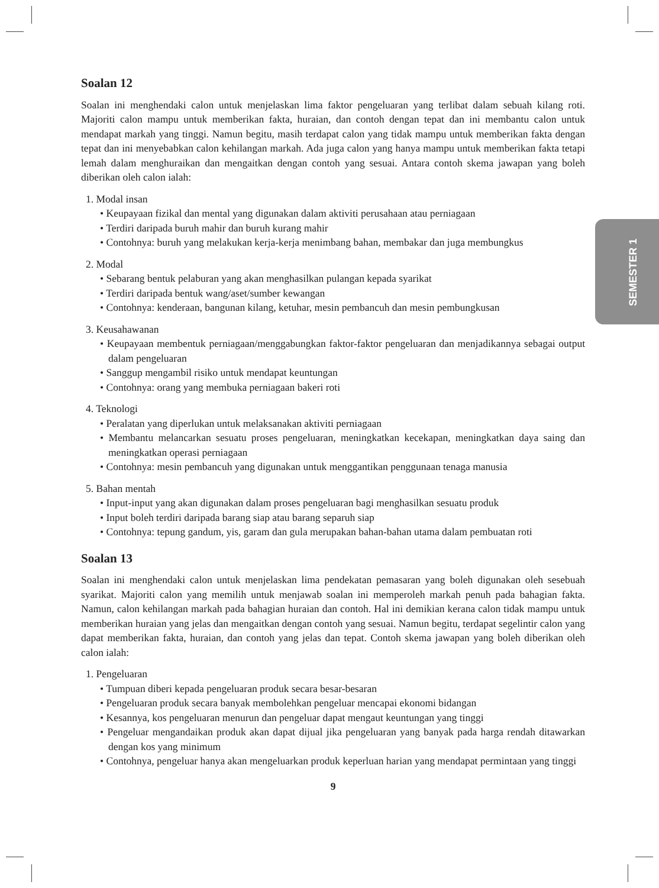SEMESTER 1
Soalan 12
Soalan ini menghendaki calon untuk menjelaskan lima faktor pengeluaran yang terlibat dalam sebuah kilang roti. Majoriti calon mampu untuk memberikan fakta, huraian, dan contoh dengan tepat dan ini membantu calon untuk mendapat markah yang tinggi. Namun begitu, masih terdapat calon yang tidak mampu untuk memberikan fakta dengan tepat dan ini menyebabkan calon kehilangan markah. Ada juga calon yang hanya mampu untuk memberikan fakta tetapi lemah dalam menghuraikan dan mengaitkan dengan contoh yang sesuai. Antara contoh skema jawapan yang boleh diberikan oleh calon ialah:
1. Modal insan
• Keupayaan fizikal dan mental yang digunakan dalam aktiviti perusahaan atau perniagaan
• Terdiri daripada buruh mahir dan buruh kurang mahir
• Contohnya: buruh yang melakukan kerja-kerja menimbang bahan, membakar dan juga membungkus
2. Modal
• Sebarang bentuk pelaburan yang akan menghasilkan pulangan kepada syarikat
• Terdiri daripada bentuk wang/aset/sumber kewangan
• Contohnya: kenderaan, bangunan kilang, ketuhar, mesin pembancuh dan mesin pembungkusan
3. Keusahawanan
• Keupayaan membentuk perniagaan/menggabungkan faktor-faktor pengeluaran dan menjadikannya sebagai output dalam pengeluaran
• Sanggup mengambil risiko untuk mendapat keuntungan
• Contohnya: orang yang membuka perniagaan bakeri roti
4. Teknologi
• Peralatan yang diperlukan untuk melaksanakan aktiviti perniagaan
• Membantu melancarkan sesuatu proses pengeluaran, meningkatkan kecekapan, meningkatkan daya saing dan meningkatkan operasi perniagaan
• Contohnya: mesin pembancuh yang digunakan untuk menggantikan penggunaan tenaga manusia
5. Bahan mentah
• Input-input yang akan digunakan dalam proses pengeluaran bagi menghasilkan sesuatu produk
• Input boleh terdiri daripada barang siap atau barang separuh siap
• Contohnya: tepung gandum, yis, garam dan gula merupakan bahan-bahan utama dalam pembuatan roti
Soalan 13
Soalan ini menghendaki calon untuk menjelaskan lima pendekatan pemasaran yang boleh digunakan oleh sesebuah syarikat. Majoriti calon yang memilih untuk menjawab soalan ini memperoleh markah penuh pada bahagian fakta. Namun, calon kehilangan markah pada bahagian huraian dan contoh. Hal ini demikian kerana calon tidak mampu untuk memberikan huraian yang jelas dan mengaitkan dengan contoh yang sesuai. Namun begitu, terdapat segelintir calon yang dapat memberikan fakta, huraian, dan contoh yang jelas dan tepat. Contoh skema jawapan yang boleh diberikan oleh calon ialah:
1. Pengeluaran
• Tumpuan diberi kepada pengeluaran produk secara besar-besaran
• Pengeluaran produk secara banyak membolehkan pengeluar mencapai ekonomi bidangan
• Kesannya, kos pengeluaran menurun dan pengeluar dapat mengaut keuntungan yang tinggi
• Pengeluar mengandaikan produk akan dapat dijual jika pengeluaran yang banyak pada harga rendah ditawarkan dengan kos yang minimum
• Contohnya, pengeluar hanya akan mengeluarkan produk keperluan harian yang mendapat permintaan yang tinggi
9